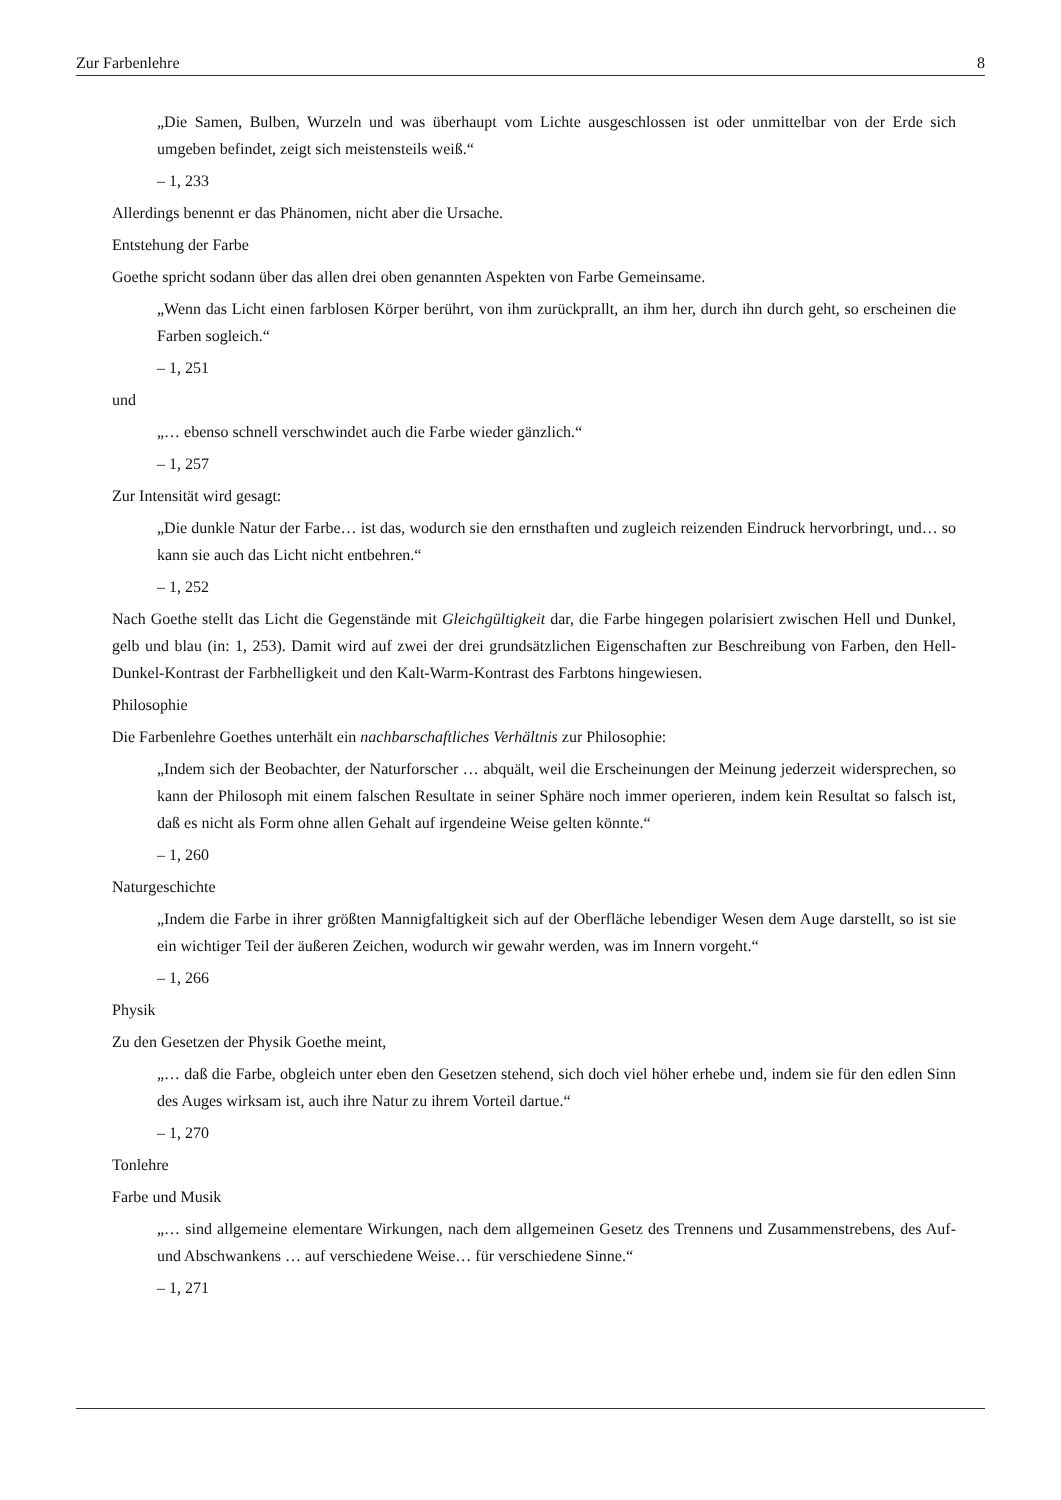Zur Farbenlehre 8
„Die Samen, Bulben, Wurzeln und was überhaupt vom Lichte ausgeschlossen ist oder unmittelbar von der Erde sich umgeben befindet, zeigt sich meistensteils weiß.“
– 1, 233
Allerdings benennt er das Phänomen, nicht aber die Ursache.
Entstehung der Farbe
Goethe spricht sodann über das allen drei oben genannten Aspekten von Farbe Gemeinsame.
„Wenn das Licht einen farblosen Körper berührt, von ihm zurückprallt, an ihm her, durch ihn durch geht, so erscheinen die Farben sogleich.“
– 1, 251
und
„… ebenso schnell verschwindet auch die Farbe wieder gänzlich.“
– 1, 257
Zur Intensität wird gesagt:
„Die dunkle Natur der Farbe… ist das, wodurch sie den ernsthaften und zugleich reizenden Eindruck hervorbringt, und… so kann sie auch das Licht nicht entbehren.“
– 1, 252
Nach Goethe stellt das Licht die Gegenstände mit Gleichgültigkeit dar, die Farbe hingegen polarisiert zwischen Hell und Dunkel, gelb und blau (in: 1, 253). Damit wird auf zwei der drei grundsätzlichen Eigenschaften zur Beschreibung von Farben, den Hell-Dunkel-Kontrast der Farbhelligkeit und den Kalt-Warm-Kontrast des Farbtons hingewiesen.
Philosophie
Die Farbenlehre Goethes unterhält ein nachbarschaftliches Verhältnis zur Philosophie:
„Indem sich der Beobachter, der Naturforscher … abquält, weil die Erscheinungen der Meinung jederzeit widersprechen, so kann der Philosoph mit einem falschen Resultate in seiner Sphäre noch immer operieren, indem kein Resultat so falsch ist, daß es nicht als Form ohne allen Gehalt auf irgendeine Weise gelten könnte.“
– 1, 260
Naturgeschichte
„Indem die Farbe in ihrer größten Mannigfaltigkeit sich auf der Oberfläche lebendiger Wesen dem Auge darstellt, so ist sie ein wichtiger Teil der äußeren Zeichen, wodurch wir gewahr werden, was im Innern vorgeht.“
– 1, 266
Physik
Zu den Gesetzen der Physik Goethe meint,
„… daß die Farbe, obgleich unter eben den Gesetzen stehend, sich doch viel höher erhebe und, indem sie für den edlen Sinn des Auges wirksam ist, auch ihre Natur zu ihrem Vorteil dartue.“
– 1, 270
Tonlehre
Farbe und Musik
„… sind allgemeine elementare Wirkungen, nach dem allgemeinen Gesetz des Trennens und Zusammenstrebens, des Auf- und Abschwankens … auf verschiedene Weise… für verschiedene Sinne.“
– 1, 271